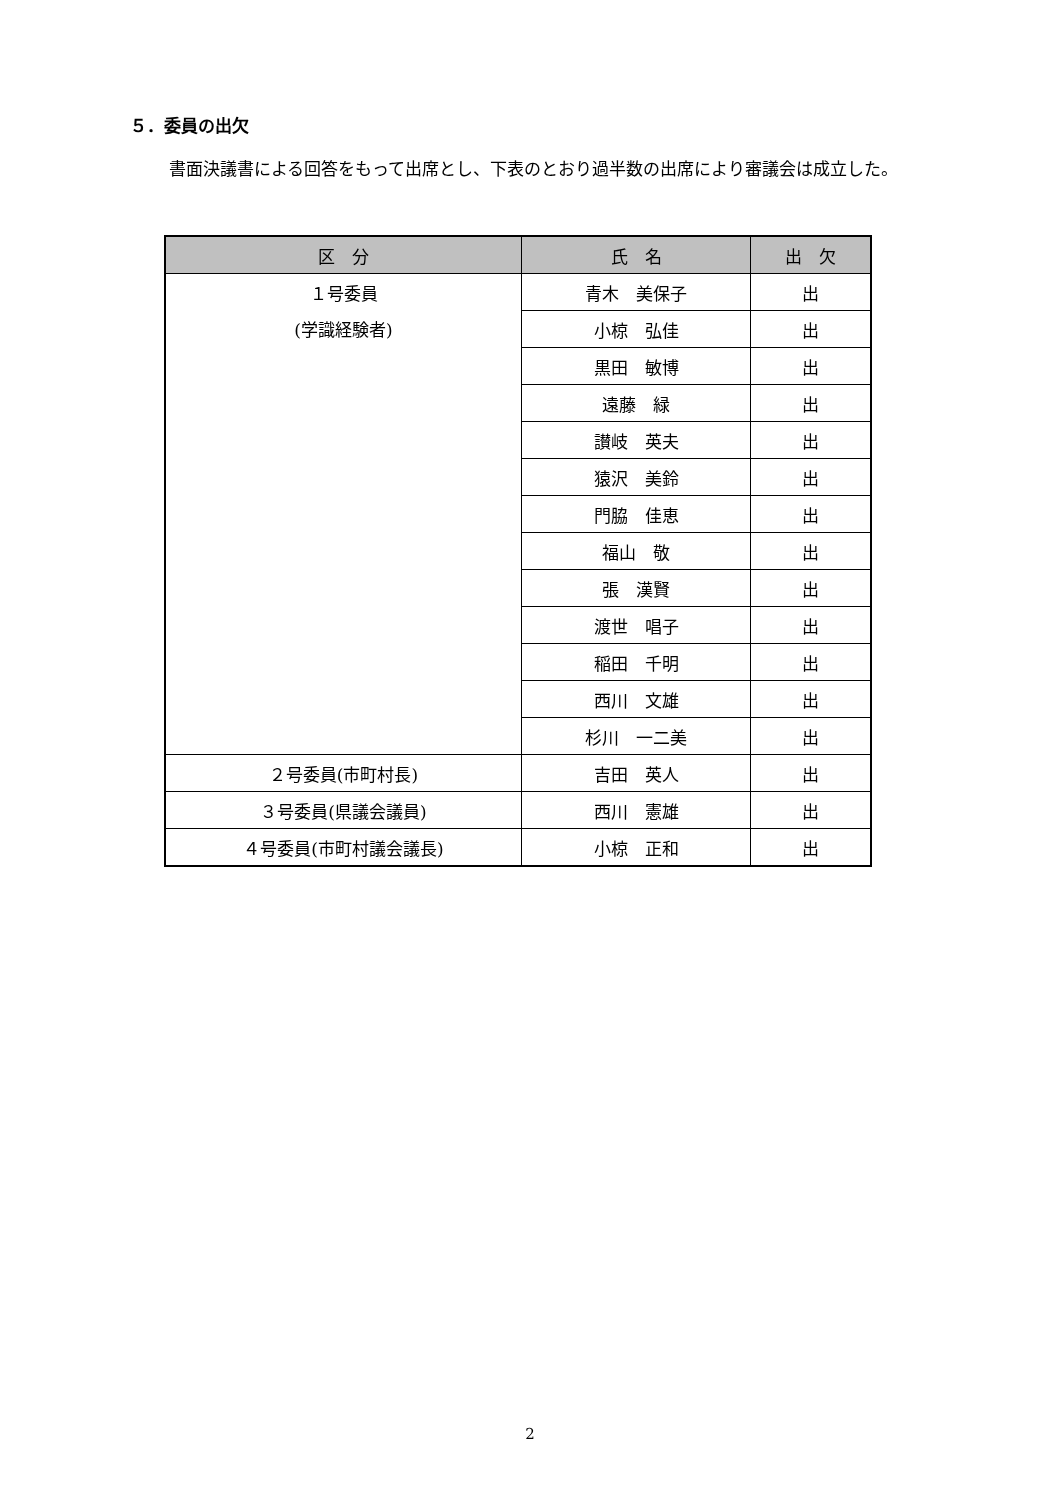５．委員の出欠
書面決議書による回答をもって出席とし、下表のとおり過半数の出席により審議会は成立した。
| 区 分 | 氏 名 | 出 欠 |
| --- | --- | --- |
| １号委員 (学識経験者) | 青木 美保子 | 出 |
| | 小椋 弘佳 | 出 |
| | 黒田 敏博 | 出 |
| | 遠藤 緑 | 出 |
| | 讃岐 英夫 | 出 |
| | 猿沢 美鈴 | 出 |
| | 門脇 佳恵 | 出 |
| | 福山 敬 | 出 |
| | 張 漢賢 | 出 |
| | 渡世 唱子 | 出 |
| | 稲田 千明 | 出 |
| | 西川 文雄 | 出 |
| | 杉川 一二美 | 出 |
| ２号委員(市町村長) | 吉田 英人 | 出 |
| ３号委員(県議会議員) | 西川 憲雄 | 出 |
| ４号委員(市町村議会議長) | 小椋 正和 | 出 |
2